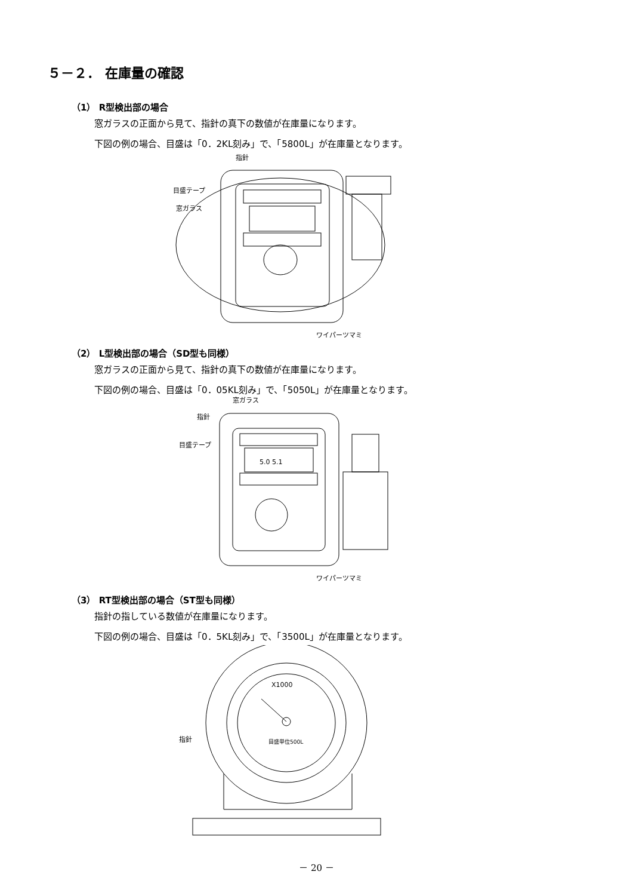５－２． 在庫量の確認
（1） R型検出部の場合
窓ガラスの正面から見て、指針の真下の数値が在庫量になります。
下図の例の場合、目盛は「0．2KL刻み」で、「5800L」が在庫量となります。
指針
目盛テープ
窓ガラス
ワイパーツマミ
（2） L型検出部の場合（SD型も同様）
窓ガラスの正面から見て、指針の真下の数値が在庫量になります。
下図の例の場合、目盛は「0．05KL刻み」で、「5050L」が在庫量となります。
窓ガラス
指針
目盛テープ
5.0 5.1
ワイパーツマミ
（3） RT型検出部の場合（ST型も同様）
指針の指している数値が在庫量になります。
下図の例の場合、目盛は「0．5KL刻み」で、「3500L」が在庫量となります。
X1000
目盛単位500L
指針
－ 20 －